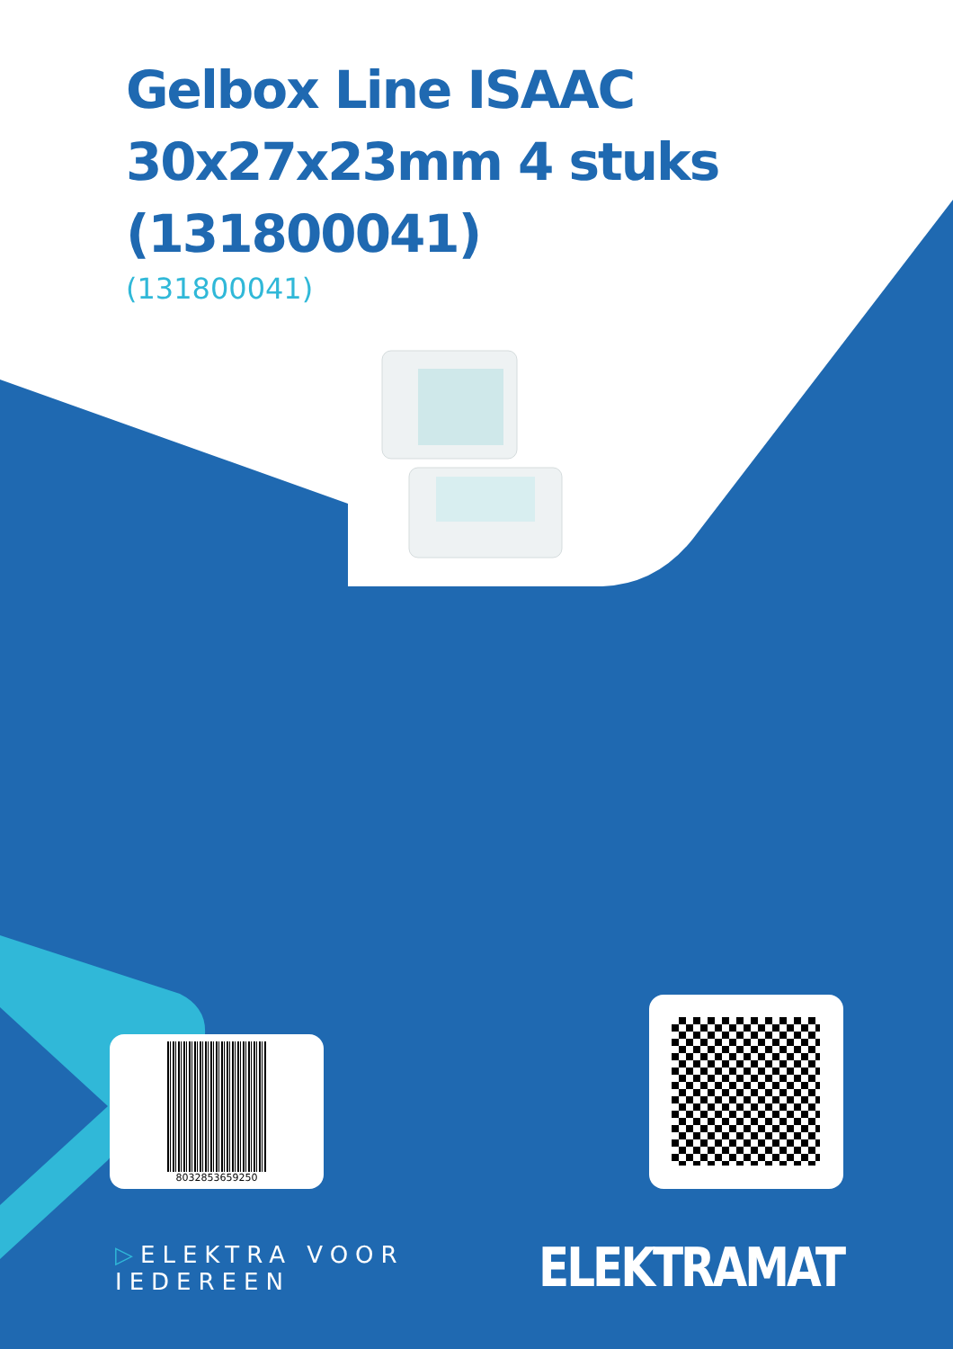Gelbox Line ISAAC
30x27x23mm 4 stuks
(131800041)
(131800041)
8032853659250
▷ELEKTRA VOOR IEDEREEN
ELEKTRAMAT